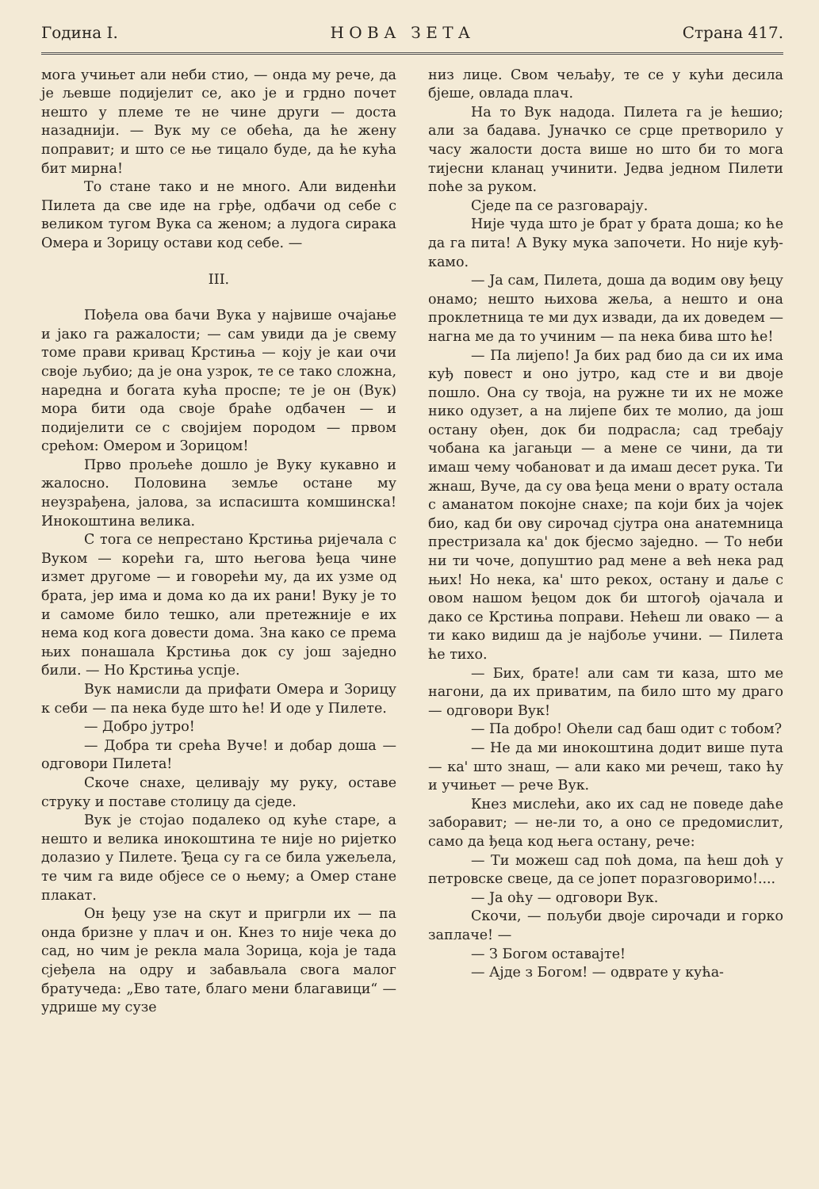Година I. Н О В А З Е Т А Страна 417.
мога учињет али неби стио, — онда му рече, да је љевше подијелит се, ако је и грдно почет нешто у племе те не чине други — доста назаднији. — Вук му се обећа, да ће жену поправит; и што се ње тицало буде, да ће кућа бит мирна!
То стане тако и не много. Али виденћи Пилета да све иде на грђе, одбачи од себе с великом тугом Вука са женом; а лудога сирака Омера и Зорицу остави код себе. —
III.
Пођела ова бачи Вука у највише очајање и јако га ражалости; — сам увиди да је свему томе прави кривац Крстиња — коју је каи очи своје љубио; да је она узрок, те се тако сложна, наредна и богата кућа проспе; те је он (Вук) мора бити ода своје браће одбачен — и подијелити се с својијем породом — првом срећом: Омером и Зорицом!
Прво прољеће дошло је Вуку кукавно и жалосно. Половина земље остане му неузрађена, јалова, за испасишта комшинска! Инокоштина велика.
С тога се непрестано Крстиња ријечала с Вуком — корећи га, што његова ђеца чине измет другоме — и говорећи му, да их узме од брата, јер има и дома ко да их рани! Вуку је то и самоме било тешко, али претежније е их нема код кога довести дома. Зна како се према њих понашала Крстиња док су још заједно били. — Но Крстиња успје.
Вук намисли да прифати Омера и Зорицу к себи — па нека буде што ће! И оде у Пилете.
— Добро јутро!
— Добра ти срећа Вуче! и добар доша — одговори Пилета!
Скоче снахе, целивају му руку, оставе струку и поставе столицу да сједе.
Вук је стојао подалеко од куће старе, а нешто и велика инокоштина те није но ријетко долазио у Пилете. Ђеца су га се била ужељела, те чим га виде објесе се о њему; а Омер стане плакат.
Он ђецу узе на скут и пригрли их — па онда бризне у плач и он. Кнез то није чека до сад, но чим је рекла мала Зорица, која је тада сјеђела на одру и забављала свога малог братучеда: „Ево тате, благо мени благавици“ — удрише му сузе
низ лице. Свом чељађу, те се у кући десила бјеше, овлада плач.
На то Вук надода. Пилета га је ћешио; али за бадава. Јуначко се срце претворило у часу жалости доста више но што би то мога тијесни кланац учинити. Једва једном Пилети поће за руком.
Сједе па се разговарају.
Није чуда што је брат у брата доша; ко ће да га пита! А Вуку мука започети. Но није куђ-камо.
— Ја сам, Пилета, доша да водим ову ђецу онамо; нешто њихова жеља, а нешто и она проклетница те ми дух извади, да их доведем — нагна ме да то учиним — па нека бива што ће!
— Па лијепо! Ја бих рад био да си их има куђ повест и оно јутро, кад сте и ви двоје пошло. Она су твоја, на ружне ти их не може нико одузет, а на лијепе бих те молио, да још остану ођен, док би подрасла; сад требају чобана ка јагањци — а мене се чини, да ти имаш чему чобановат и да имаш десет рука. Ти жнаш, Вуче, да су ова ђеца мени о врату остала с аманатом покојне снахе; па који бих ја чојек био, кад би ову сирочад сјутра она анатемница престризала ка' док бјесмо заједно. — То неби ни ти чоче, допуштио рад мене а већ нека рад њих! Но нека, ка' што рекох, остану и даље с овом нашом ђецом док би штогођ ојачала и дако се Крстиња поправи. Нећеш ли овако — а ти како видиш да је најбоље учини. — Пилета ће тихо.
— Бих, брате! али сам ти каза, што ме нагони, да их приватим, па било што му драго — одговори Вук!
— Па добро! Оћели сад баш одит с тобом?
— Не да ми инокоштина додит више пута — ка' што знаш, — али како ми речеш, тако ћу и учињет — рече Вук.
Кнез мислећи, ако их сад не поведе даће заборавит; — не-ли то, а оно се предомислит, само да ђеца код њега остану, рече:
— Ти можеш сад поћ дома, па ћеш доћ у петровске свеце, да се јопет поразговоримо!....
— Ја оћу — одговори Вук.
Скочи, — пољуби двоје сирочади и горко заплаче! —
— З Богом оставајте!
— Ајде з Богом! — одврате у кућа-